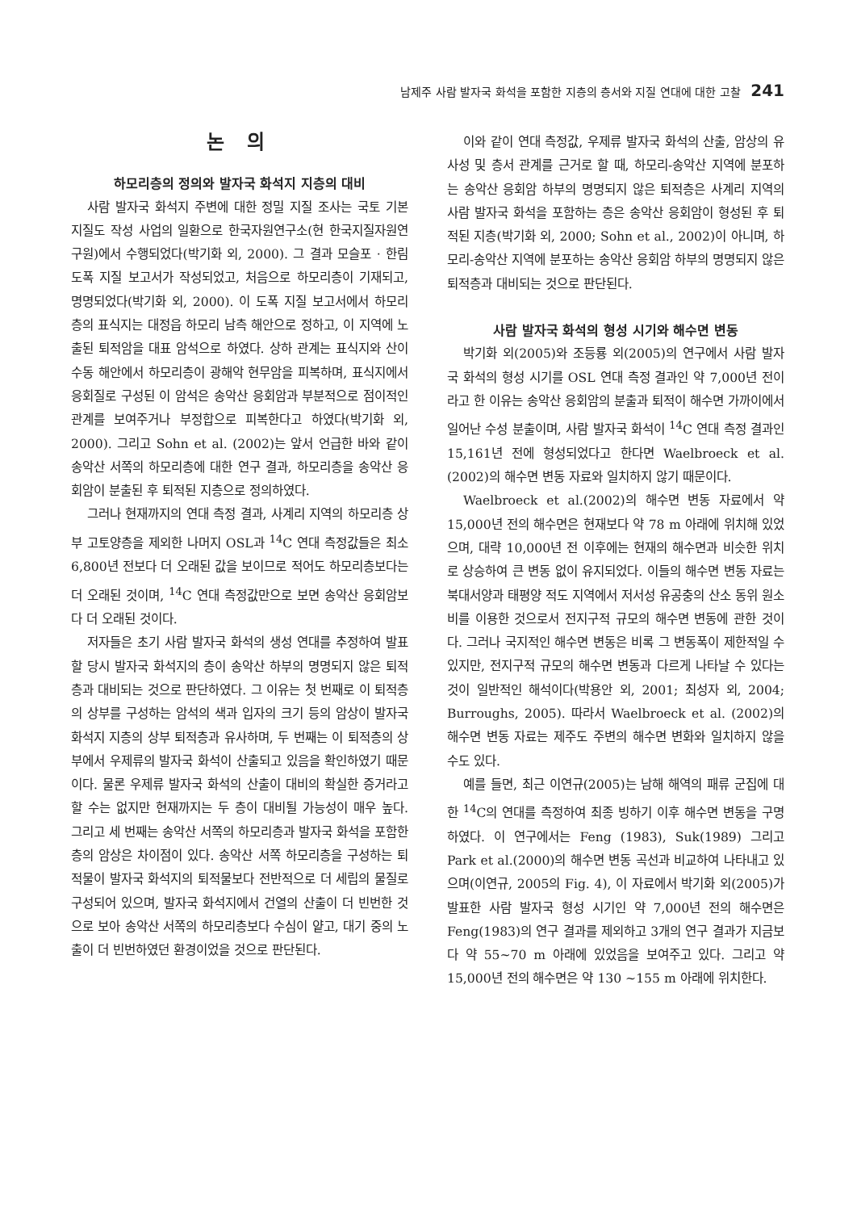남제주 사람 발자국 화석을 포함한 지층의 층서와 지질 연대에 대한 고찰 241
논 의
하모리층의 정의와 발자국 화석지 지층의 대비
사람 발자국 화석지 주변에 대한 정밀 지질 조사는 국토 기본 지질도 작성 사업의 일환으로 한국자원연구소(현 한국지질자원연구원)에서 수행되었다(박기화 외, 2000). 그 결과 모슬포 · 한림 도폭 지질 보고서가 작성되었고, 처음으로 하모리층이 기재되고, 명명되었다(박기화 외, 2000). 이 도폭 지질 보고서에서 하모리층의 표식지는 대정읍 하모리 남측 해안으로 정하고, 이 지역에 노출된 퇴적암을 대표 암석으로 하였다. 상하 관계는 표식지와 산이수동 해안에서 하모리층이 광해악 현무암을 피복하며, 표식지에서 응회질로 구성된 이 암석은 송악산 응회암과 부분적으로 점이적인 관계를 보여주거나 부정합으로 피복한다고 하였다(박기화 외, 2000). 그리고 Sohn et al. (2002)는 앞서 언급한 바와 같이 송악산 서쪽의 하모리층에 대한 연구 결과, 하모리층을 송악산 응회암이 분출된 후 퇴적된 지층으로 정의하였다.
그러나 현재까지의 연대 측정 결과, 사계리 지역의 하모리층 상부 고토양층을 제외한 나머지 OSL과 <sup>14</sup>C 연대 측정값들은 최소 6,800년 전보다 더 오래된 값을 보이므로 적어도 하모리층보다는 더 오래된 것이며, <sup>14</sup>C 연대 측정값만으로 보면 송악산 응회암보다 더 오래된 것이다.
저자들은 초기 사람 발자국 화석의 생성 연대를 추정하여 발표할 당시 발자국 화석지의 층이 송악산 하부의 명명되지 않은 퇴적층과 대비되는 것으로 판단하였다. 그 이유는 첫 번째로 이 퇴적층의 상부를 구성하는 암석의 색과 입자의 크기 등의 암상이 발자국 화석지 지층의 상부 퇴적층과 유사하며, 두 번째는 이 퇴적층의 상부에서 우제류의 발자국 화석이 산출되고 있음을 확인하였기 때문이다. 물론 우제류 발자국 화석의 산출이 대비의 확실한 증거라고 할 수는 없지만 현재까지는 두 층이 대비될 가능성이 매우 높다. 그리고 세 번째는 송악산 서쪽의 하모리층과 발자국 화석을 포함한 층의 암상은 차이점이 있다. 송악산 서쪽 하모리층을 구성하는 퇴적물이 발자국 화석지의 퇴적물보다 전반적으로 더 세립의 물질로 구성되어 있으며, 발자국 화석지에서 건열의 산출이 더 빈번한 것으로 보아 송악산 서쪽의 하모리층보다 수심이 얕고, 대기 중의 노출이 더 빈번하였던 환경이었을 것으로 판단된다.
이와 같이 연대 측정값, 우제류 발자국 화석의 산출, 암상의 유사성 및 층서 관계를 근거로 할 때, 하모리-송악산 지역에 분포하는 송악산 응회암 하부의 명명되지 않은 퇴적층은 사계리 지역의 사람 발자국 화석을 포함하는 층은 송악산 응회암이 형성된 후 퇴적된 지층(박기화 외, 2000; Sohn et al., 2002)이 아니며, 하모리-송악산 지역에 분포하는 송악산 응회암 하부의 명명되지 않은 퇴적층과 대비되는 것으로 판단된다.
사람 발자국 화석의 형성 시기와 해수면 변동
박기화 외(2005)와 조등룡 외(2005)의 연구에서 사람 발자국 화석의 형성 시기를 OSL 연대 측정 결과인 약 7,000년 전이라고 한 이유는 송악산 응회암의 분출과 퇴적이 해수면 가까이에서 일어난 수성 분출이며, 사람 발자국 화석이 <sup>14</sup>C 연대 측정 결과인 15,161년 전에 형성되었다고 한다면 Waelbroeck et al.(2002)의 해수면 변동 자료와 일치하지 않기 때문이다.
Waelbroeck et al.(2002)의 해수면 변동 자료에서 약 15,000년 전의 해수면은 현재보다 약 78 m 아래에 위치해 있었으며, 대략 10,000년 전 이후에는 현재의 해수면과 비슷한 위치로 상승하여 큰 변동 없이 유지되었다. 이들의 해수면 변동 자료는 북대서양과 태평양 적도 지역에서 저서성 유공충의 산소 동위 원소비를 이용한 것으로서 전지구적 규모의 해수면 변동에 관한 것이다. 그러나 국지적인 해수면 변동은 비록 그 변동폭이 제한적일 수 있지만, 전지구적 규모의 해수면 변동과 다르게 나타날 수 있다는 것이 일반적인 해석이다(박용안 외, 2001; 최성자 외, 2004; Burroughs, 2005). 따라서 Waelbroeck et al. (2002)의 해수면 변동 자료는 제주도 주변의 해수면 변화와 일치하지 않을 수도 있다.
예를 들면, 최근 이연규(2005)는 남해 해역의 패류 군집에 대한 <sup>14</sup>C의 연대를 측정하여 최종 빙하기 이후 해수면 변동을 구명하였다. 이 연구에서는 Feng (1983), Suk(1989) 그리고 Park et al.(2000)의 해수면 변동 곡선과 비교하여 나타내고 있으며(이연규, 2005의 Fig. 4), 이 자료에서 박기화 외(2005)가 발표한 사람 발자국 형성 시기인 약 7,000년 전의 해수면은 Feng(1983)의 연구 결과를 제외하고 3개의 연구 결과가 지금보다 약 55~70 m 아래에 있었음을 보여주고 있다. 그리고 약 15,000년 전의 해수면은 약 130 ~155 m 아래에 위치한다.